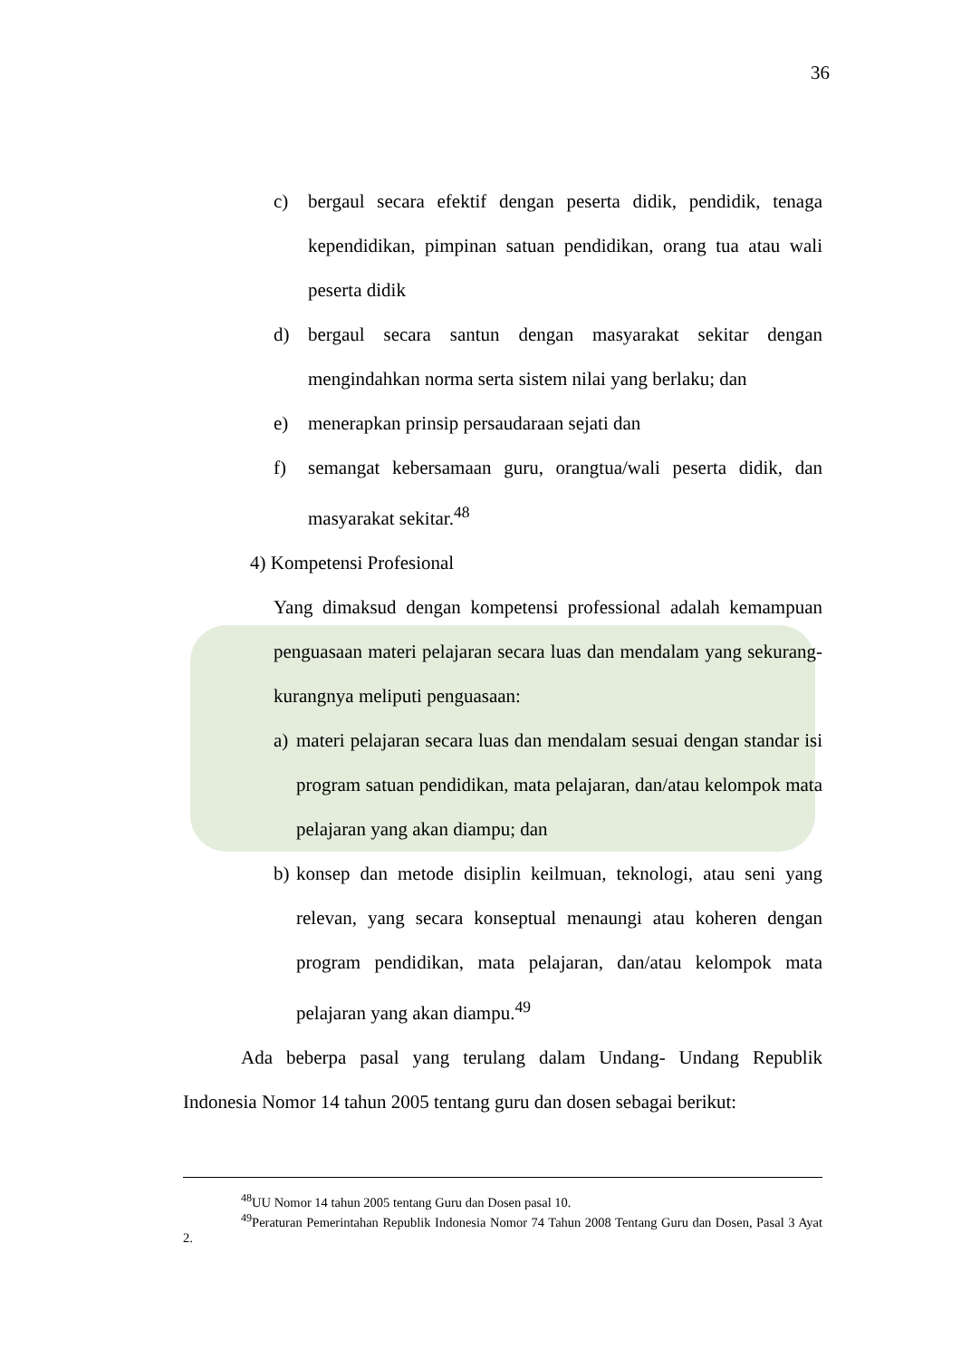36
c) bergaul secara efektif dengan peserta didik, pendidik, tenaga kependidikan, pimpinan satuan pendidikan, orang tua atau wali peserta didik
d) bergaul secara santun dengan masyarakat sekitar dengan mengindahkan norma serta sistem nilai yang berlaku; dan
e) menerapkan prinsip persaudaraan sejati dan
f) semangat kebersamaan guru, orangtua/wali peserta didik, dan masyarakat sekitar.<sup>48</sup>
4) Kompetensi Profesional
Yang dimaksud dengan kompetensi professional adalah kemampuan penguasaan materi pelajaran secara luas dan mendalam yang sekurang-kurangnya meliputi penguasaan:
a) materi pelajaran secara luas dan mendalam sesuai dengan standar isi program satuan pendidikan, mata pelajaran, dan/atau kelompok mata pelajaran yang akan diampu; dan
b) konsep dan metode disiplin keilmuan, teknologi, atau seni yang relevan, yang secara konseptual menaungi atau koheren dengan program pendidikan, mata pelajaran, dan/atau kelompok mata pelajaran yang akan diampu.<sup>49</sup>
Ada beberpa pasal yang terulang dalam Undang- Undang Republik Indonesia Nomor 14 tahun 2005 tentang guru dan dosen sebagai berikut:
<sup>48</sup> UU Nomor 14 tahun 2005 tentang Guru dan Dosen pasal 10.
<sup>49</sup> Peraturan Pemerintahan Republik Indonesia Nomor 74 Tahun 2008 Tentang Guru dan Dosen, Pasal 3 Ayat 2.